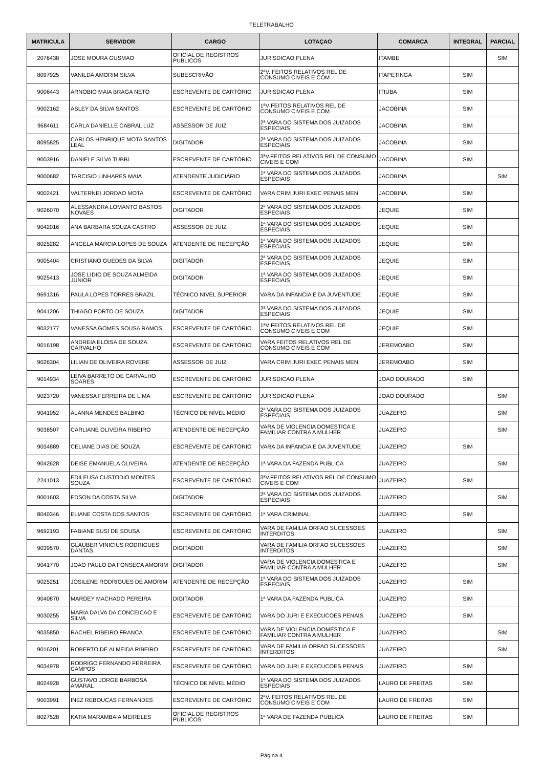TELETRABALHO
| MATRICULA | SERVIDOR | CARGO | LOTAÇAO | COMARCA | INTEGRAL | PARCIAL |
| --- | --- | --- | --- | --- | --- | --- |
| 2076438 | JOSE MOURA GUSMAO | OFICIAL DE REGISTROS PUBLICOS | JURISDICAO PLENA | ITAMBE | | SIM |
| 8097925 | VANILDA AMORIM SILVA | SUBESCRIVÃO | 2ªV. FEITOS RELATIVOS REL DE CONSUMO CIVEIS E COM | ITAPETINGA | SIM | |
| 9006443 | ARNOBIO MAIA BRAGA NETO | ESCREVENTE DE CARTÓRIO | JURISDICAO PLENA | ITIUBA | SIM | |
| 9002162 | ASLEY DA SILVA SANTOS | ESCREVENTE DE CARTÓRIO | 1ªV FEITOS RELATIVOS REL DE CONSUMO CIVEIS E COM | JACOBINA | SIM | |
| 9684611 | CARLA DANIELLE CABRAL LUZ | ASSESSOR DE JUIZ | 2ª VARA DO SISTEMA DOS JUIZADOS ESPECIAIS | JACOBINA | SIM | |
| 8095825 | CARLOS HENRIQUE MOTA SANTOS LEAL | DIGITADOR | 2ª VARA DO SISTEMA DOS JUIZADOS ESPECIAIS | JACOBINA | SIM | |
| 9003916 | DANIELE SILVA TUBBI | ESCREVENTE DE CARTÓRIO | 3ªV.FEITOS RELATIVOS REL DE CONSUMO CIVEIS E COM | JACOBINA | SIM | |
| 9000682 | TARCISIO LINHARES MAIA | ATENDENTE JUDICIÁRIO | 1ª VARA DO SISTEMA DOS JUIZADOS ESPECIAIS | JACOBINA | | SIM |
| 9002421 | VALTERNEI JORDAO MOTA | ESCREVENTE DE CARTÓRIO | VARA CRIM JURI EXEC PENAIS MEN | JACOBINA | SIM | |
| 9026070 | ALESSANDRA LOMANTO BASTOS NOVAES | DIGITADOR | 2ª VARA DO SISTEMA DOS JUIZADOS ESPECIAIS | JEQUIE | SIM | |
| 9042016 | ANA BARBARA SOUZA CASTRO | ASSESSOR DE JUIZ | 1ª VARA DO SISTEMA DOS JUIZADOS ESPECIAIS | JEQUIE | SIM | |
| 8025282 | ANGELA MARCIA LOPES DE SOUZA | ATENDENTE DE RECEPÇÃO | 1ª VARA DO SISTEMA DOS JUIZADOS ESPECIAIS | JEQUIE | SIM | |
| 9005404 | CRISTIANO GUEDES DA SILVA | DIGITADOR | 2ª VARA DO SISTEMA DOS JUIZADOS ESPECIAIS | JEQUIE | SIM | |
| 9025413 | JOSE LIDIO DE SOUZA ALMEIDA JUNIOR | DIGITADOR | 1ª VARA DO SISTEMA DOS JUIZADOS ESPECIAIS | JEQUIE | SIM | |
| 9691316 | PAULA LOPES TORRES BRAZIL | TÉCNICO NÍVEL SUPERIOR | VARA DA INFANCIA E DA JUVENTUDE | JEQUIE | SIM | |
| 9041206 | THIAGO PORTO DE SOUZA | DIGITADOR | 2ª VARA DO SISTEMA DOS JUIZADOS ESPECIAIS | JEQUIE | SIM | |
| 9032177 | VANESSA GOMES SOUSA RAMOS | ESCREVENTE DE CARTÓRIO | 1ªV FEITOS RELATIVOS REL DE CONSUMO CIVEIS E COM | JEQUIE | SIM | |
| 9016198 | ANDREIA ELOISA DE SOUZA CARVALHO | ESCREVENTE DE CARTÓRIO | VARA FEITOS RELATIVOS REL DE CONSUMO CIVEIS E COM | JEREMOABO | SIM | |
| 9026304 | LILIAN DE OLIVEIRA ROVERE | ASSESSOR DE JUIZ | VARA CRIM JURI EXEC PENAIS MEN | JEREMOABO | SIM | |
| 9014934 | LEIVA BARRETO DE CARVALHO SOARES | ESCREVENTE DE CARTÓRIO | JURISDICAO PLENA | JOAO DOURADO | SIM | |
| 9023720 | VANESSA FERREIRA DE LIMA | ESCREVENTE DE CARTÓRIO | JURISDICAO PLENA | JOAO DOURADO | | SIM |
| 9041052 | ALANNA MENDES BALBINO | TÉCNICO DE NÍVEL MÉDIO | 2ª VARA DO SISTEMA DOS JUIZADOS ESPECIAIS | JUAZEIRO | | SIM |
| 9038507 | CARLIANE OLIVEIRA RIBEIRO | ATENDENTE DE RECEPÇÃO | VARA DE VIOLENCIA DOMESTICA E FAMILIAR CONTRA A MULHER | JUAZEIRO | | SIM |
| 9034889 | CELIANE DIAS DE SOUZA | ESCREVENTE DE CARTÓRIO | VARA DA INFANCIA E DA JUVENTUDE | JUAZEIRO | SIM | |
| 9042628 | DEISE EMANUELA OLIVEIRA | ATENDENTE DE RECEPÇÃO | 1ª VARA DA FAZENDA PUBLICA | JUAZEIRO | | SIM |
| 2241013 | EDILEUSA CUSTODIO MONTES SOUZA | ESCREVENTE DE CARTÓRIO | 3ªV.FEITOS RELATIVOS REL DE CONSUMO CIVEIS E COM | JUAZEIRO | SIM | |
| 9001603 | EDSON DA COSTA SILVA | DIGITADOR | 2ª VARA DO SISTEMA DOS JUIZADOS ESPECIAIS | JUAZEIRO | | SIM |
| 8040346 | ELIANE COSTA DOS SANTOS | ESCREVENTE DE CARTÓRIO | 1ª VARA CRIMINAL | JUAZEIRO | SIM | |
| 9692193 | FABIANE SUSI DE SOUSA | ESCREVENTE DE CARTÓRIO | VARA DE FAMILIA ORFAO SUCESSOES INTERDITOS | JUAZEIRO | | SIM |
| 9039570 | GLAUBER VINICIUS RODRIGUES DANTAS | DIGITADOR | VARA DE FAMILIA ORFAO SUCESSOES INTERDITOS | JUAZEIRO | | SIM |
| 9041770 | JOAO PAULO DA FONSECA AMORIM | DIGITADOR | VARA DE VIOLENCIA DOMESTICA E FAMILIAR CONTRA A MULHER | JUAZEIRO | | SIM |
| 9025251 | JOSILENE RODRIGUES DE AMORIM | ATENDENTE DE RECEPÇÃO | 1ª VARA DO SISTEMA DOS JUIZADOS ESPECIAIS | JUAZEIRO | SIM | |
| 9040870 | MARDEY MACHADO PEREIRA | DIGITADOR | 1ª VARA DA FAZENDA PUBLICA | JUAZEIRO | SIM | |
| 9030255 | MARIA DALVA DA CONCEICAO E SILVA | ESCREVENTE DE CARTÓRIO | VARA DO JURI E EXECUCOES PENAIS | JUAZEIRO | SIM | |
| 9035850 | RACHEL RIBEIRO FRANCA | ESCREVENTE DE CARTÓRIO | VARA DE VIOLENCIA DOMESTICA E FAMILIAR CONTRA A MULHER | JUAZEIRO | | SIM |
| 9016201 | ROBERTO DE ALMEIDA RIBEIRO | ESCREVENTE DE CARTÓRIO | VARA DE FAMILIA ORFAO SUCESSOES INTERDITOS | JUAZEIRO | | SIM |
| 9034978 | RODRIGO FERNANDO FERREIRA CAMPOS | ESCREVENTE DE CARTÓRIO | VARA DO JURI E EXECUCOES PENAIS | JUAZEIRO | SIM | |
| 8024928 | GUSTAVO JORGE BARBOSA AMARAL | TÉCNICO DE NÍVEL MÉDIO | 1ª VARA DO SISTEMA DOS JUIZADOS ESPECIAIS | LAURO DE FREITAS | SIM | |
| 9003991 | INEZ REBOUCAS FERNANDES | ESCREVENTE DE CARTÓRIO | 2ªV. FEITOS RELATIVOS REL DE CONSUMO CIVEIS E COM | LAURO DE FREITAS | SIM | |
| 8027528 | KATIA MARAMBAIA MEIRELES | OFICIAL DE REGISTROS PUBLICOS | 1ª VARA DE FAZENDA PUBLICA | LAURO DE FREITAS | SIM | |
Página 4